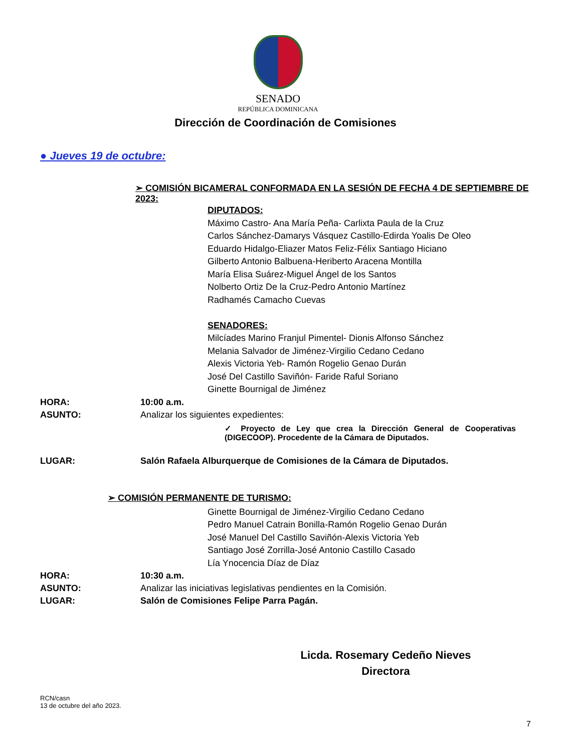SENADO
REPÚBLICA DOMINICANA
Dirección de Coordinación de Comisiones
● Jueves 19 de octubre:
➢ COMISIÓN BICAMERAL CONFORMADA EN LA SESIÓN DE FECHA 4 DE SEPTIEMBRE DE 2023:
DIPUTADOS:
Máximo Castro- Ana María Peña- Carlixta Paula de la Cruz
Carlos Sánchez-Damarys Vásquez Castillo-Edirda Yoalis De Oleo
Eduardo Hidalgo-Eliazer Matos Feliz-Félix Santiago Hiciano
Gilberto Antonio Balbuena-Heriberto Aracena Montilla
María Elisa Suárez-Miguel Ángel de los Santos
Nolberto Ortiz De la Cruz-Pedro Antonio Martínez
Radhamés Camacho Cuevas
SENADORES:
Milcíades Marino Franjul Pimentel- Dionis Alfonso Sánchez
Melania Salvador de Jiménez-Virgilio Cedano Cedano
Alexis Victoria Yeb- Ramón Rogelio Genao Durán
José Del Castillo Saviñón- Faride Raful Soriano
Ginette Bournigal de Jiménez
HORA: 10:00 a.m.
ASUNTO: Analizar los siguientes expedientes:
✓ Proyecto de Ley que crea la Dirección General de Cooperativas (DIGECOOP). Procedente de la Cámara de Diputados.
LUGAR: Salón Rafaela Alburquerque de Comisiones de la Cámara de Diputados.
➢ COMISIÓN PERMANENTE DE TURISMO:
Ginette Bournigal de Jiménez-Virgilio Cedano Cedano
Pedro Manuel Catrain Bonilla-Ramón Rogelio Genao Durán
José Manuel Del Castillo Saviñón-Alexis Victoria Yeb
Santiago José Zorrilla-José Antonio Castillo Casado
Lía Ynocencia Díaz de Díaz
HORA: 10:30 a.m.
ASUNTO: Analizar las iniciativas legislativas pendientes en la Comisión.
LUGAR: Salón de Comisiones Felipe Parra Pagán.
Licda. Rosemary Cedeño Nieves
Directora
RCN/casn
13 de octubre del año 2023.
7